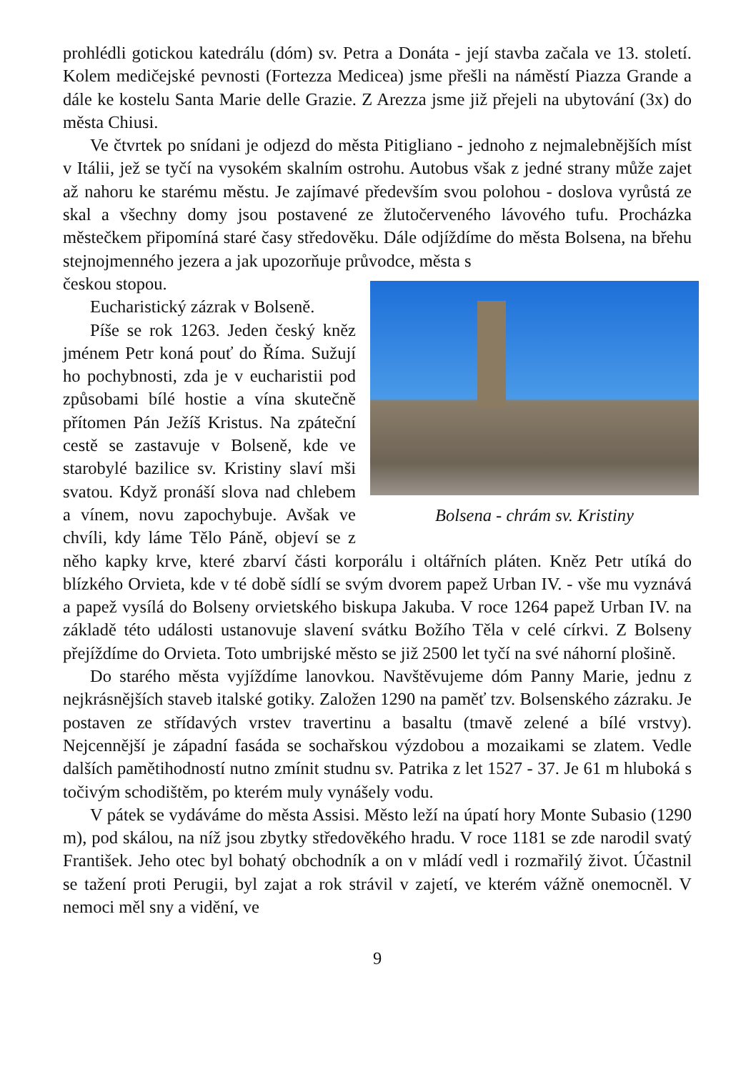prohlédli gotickou katedrálu (dóm) sv. Petra a Donáta - její stavba začala ve 13. století. Kolem medičejské pevnosti (Fortezza Medicea) jsme přešli na náměstí Piazza Grande a dále ke kostelu Santa Marie delle Grazie. Z Arezza jsme již přejeli na ubytování (3x) do města Chiusi.
Ve čtvrtek po snídani je odjezd do města Pitigliano - jednoho z nejmalebnějších míst v Itálii, jež se tyčí na vysokém skalním ostrohu. Autobus však z jedné strany může zajet až nahoru ke starému městu. Je zajímavé především svou polohou - doslova vyrůstá ze skal a všechny domy jsou postavené ze žlutočerveného lávového tufu. Procházka městečkem připomíná staré časy středověku. Dále odjíždíme do města Bolsena, na břehu stejnojmenného jezera a jak upozorňuje průvodce, města s
Bolsena - chrám sv. Kristiny
českou stopou.
Eucharistický zázrak v Bolseně.
Píše se rok 1263. Jeden český kněz jménem Petr koná pouť do Říma. Sužují ho pochybnosti, zda je v eucharistii pod způsobami bílé hostie a vína skutečně přítomen Pán Ježíš Kristus. Na zpáteční cestě se zastavuje v Bolseně, kde ve starobylé bazilice sv. Kristiny slaví mši svatou. Když pronáší slova nad chlebem a vínem, novu zapochybuje. Avšak ve chvíli, kdy láme Tělo Páně, objeví se z něho kapky krve, které zbarví části korporálu i oltářních pláten. Kněz Petr utíká do blízkého Orvieta, kde v té době sídlí se svým dvorem papež Urban IV. - vše mu vyznává a papež vysílá do Bolseny orvietského biskupa Jakuba. V roce 1264 papež Urban IV. na základě této události ustanovuje slavení svátku Božího Těla v celé církvi. Z Bolseny přejíždíme do Orvieta. Toto umbrijské město se již 2500 let tyčí na své náhorní plošině.
Do starého města vyjíždíme lanovkou. Navštěvujeme dóm Panny Marie, jednu z nejkrásnějších staveb italské gotiky. Založen 1290 na paměť tzv. Bolsenského zázraku. Je postaven ze střídavých vrstev travertinu a basaltu (tmavě zelené a bílé vrstvy). Nejcennější je západní fasáda se sochařskou výzdobou a mozaikami se zlatem. Vedle dalších pamětihodností nutno zmínit studnu sv. Patrika z let 1527 - 37. Je 61 m hluboká s točivým schodištěm, po kterém muly vynášely vodu.
V pátek se vydáváme do města Assisi. Město leží na úpatí hory Monte Subasio (1290 m), pod skálou, na níž jsou zbytky středověkého hradu. V roce 1181 se zde narodil svatý František. Jeho otec byl bohatý obchodník a on v mládí vedl i rozmařilý život. Účastnil se tažení proti Perugii, byl zajat a rok strávil v zajetí, ve kterém vážně onemocněl. V nemoci měl sny a vidění, ve
9